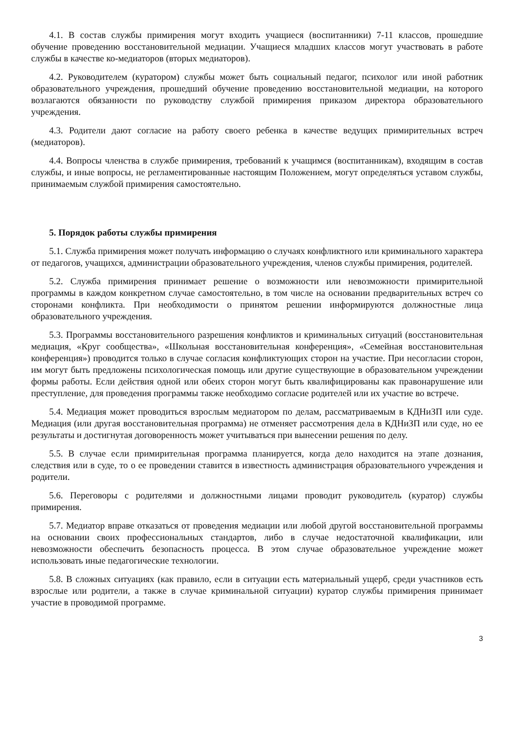4.1. В состав службы примирения могут входить учащиеся (воспитанники) 7-11 классов, прошедшие обучение проведению восстановительной медиации. Учащиеся младших классов могут участвовать в работе службы в качестве ко-медиаторов (вторых медиаторов).
4.2. Руководителем (куратором) службы может быть социальный педагог, психолог или иной работник образовательного учреждения, прошедший обучение проведению восстановительной медиации, на которого возлагаются обязанности по руководству службой примирения приказом директора образовательного учреждения.
4.3. Родители дают согласие на работу своего ребенка в качестве ведущих примирительных встреч (медиаторов).
4.4. Вопросы членства в службе примирения, требований к учащимся (воспитанникам), входящим в состав службы, и иные вопросы, не регламентированные настоящим Положением, могут определяться уставом службы, принимаемым службой примирения самостоятельно.
5. Порядок работы службы примирения
5.1. Служба примирения может получать информацию о случаях конфликтного или криминального характера от педагогов, учащихся, администрации образовательного учреждения, членов службы примирения, родителей.
5.2. Служба примирения принимает решение о возможности или невозможности примирительной программы в каждом конкретном случае самостоятельно, в том числе на основании предварительных встреч со сторонами конфликта. При необходимости о принятом решении информируются должностные лица образовательного учреждения.
5.3. Программы восстановительного разрешения конфликтов и криминальных ситуаций (восстановительная медиация, «Круг сообщества», «Школьная восстановительная конференция», «Семейная восстановительная конференция») проводится только в случае согласия конфликтующих сторон на участие. При несогласии сторон, им могут быть предложены психологическая помощь или другие существующие в образовательном учреждении формы работы. Если действия одной или обеих сторон могут быть квалифицированы как правонарушение или преступление, для проведения программы также необходимо согласие родителей или их участие во встрече.
5.4. Медиация может проводиться взрослым медиатором по делам, рассматриваемым в КДНиЗП или суде. Медиация (или другая восстановительная программа) не отменяет рассмотрения дела в КДНиЗП или суде, но ее результаты и достигнутая договоренность может учитываться при вынесении решения по делу.
5.5. В случае если примирительная программа планируется, когда дело находится на этапе дознания, следствия или в суде, то о ее проведении ставится в известность администрация образовательного учреждения и родители.
5.6. Переговоры с родителями и должностными лицами проводит руководитель (куратор) службы примирения.
5.7. Медиатор вправе отказаться от проведения медиации или любой другой восстановительной программы на основании своих профессиональных стандартов, либо в случае недостаточной квалификации, или невозможности обеспечить безопасность процесса. В этом случае образовательное учреждение может использовать иные педагогические технологии.
5.8. В сложных ситуациях (как правило, если в ситуации есть материальный ущерб, среди участников есть взрослые или родители, а также в случае криминальной ситуации) куратор службы примирения принимает участие в проводимой программе.
3